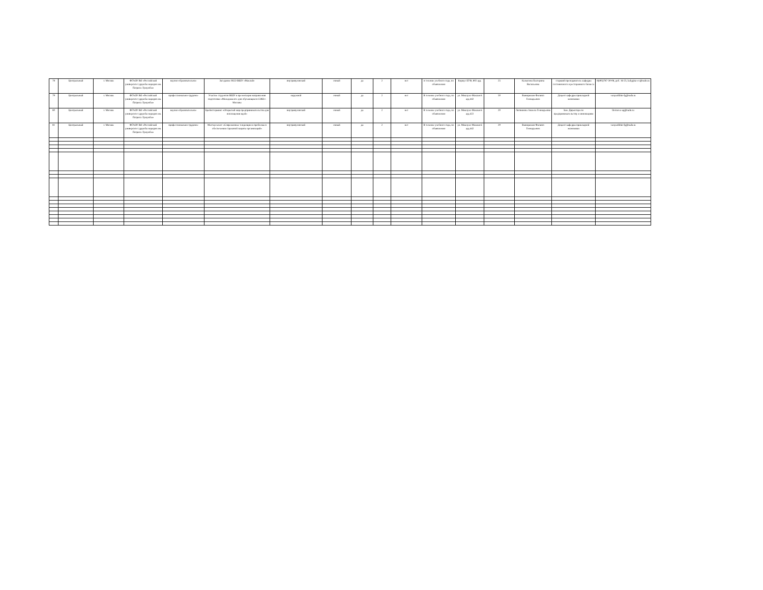| 78 | Центральный | г. Москва | ФГАОУ ВО «Российский университет дружбы народов им. Патриса Лумумбы» | научно-образовательное | Заседание НСО ВШУ «Маклай» | внутривузовский | очный | да | 2 | нет | в течение учебного года, по объявлению | Корпус ЕГФ, 802 ауд. | 25 | Калыгина Екатерина Васильевна | старший преподаватель кафедры гостиничного и ресторанного бизнеса | 8(495)787-30-08, доб. 16-25, kalygina-ev@rudn.ru |
| 79 | Центральный | г. Москва | ФГАОУ ВО «Российский университет дружбы народов им. Патриса Лумумбы» | профессионально-трудовое | Участие студентов ВШУ в презентации направления подготовки «Менеджмент» для обучающихся СОШ г. Москвы | окружной | очный | да | 2 | нет | В течение учебного года, по объявлению | ул. Миклухо-Маклая 6 ауд.442 | 50 | Ванюрихин Филипп Геннадьевич | Доцент кафедры прикладной экономики | vanyurikhin-fg@rudn.ru |
| 80 | Центральный | г. Москва | ФГАОУ ВО «Российский университет дружбы народов им. Патриса Лумумбы» | научно-образовательное | Брейнсторминг «Открытый мир предпринимательства для воплощения идей» | внутривузовский | очный | да | 2 | нет | В течение учебного года, по объявлению | ул. Миклухо-Маклая 6 ауд.422 | 20 | Литвинова Анжела Геннадьевна | Зам. Директора по предпринимательству и инновациям | litvinova-ag@rudn.ru |
| 81 | Центральный | г. Москва | ФГАОУ ВО «Российский университет дружбы народов им. Патриса Лумумбы» | профессионально-трудовое | Мастер-класс «Современные тенденции и проблемы в обеспечении страховой защиты организаций» | внутривузовский | очный | да | 2 | нет | В течение учебного года, по объявлению | ул. Миклухо-Маклая 6 ауд.442 | 20 | Ванюрихин Филипп Геннадьевич | Доцент кафедры прикладной экономики | vanyurikhin-fg@rudn.ru |